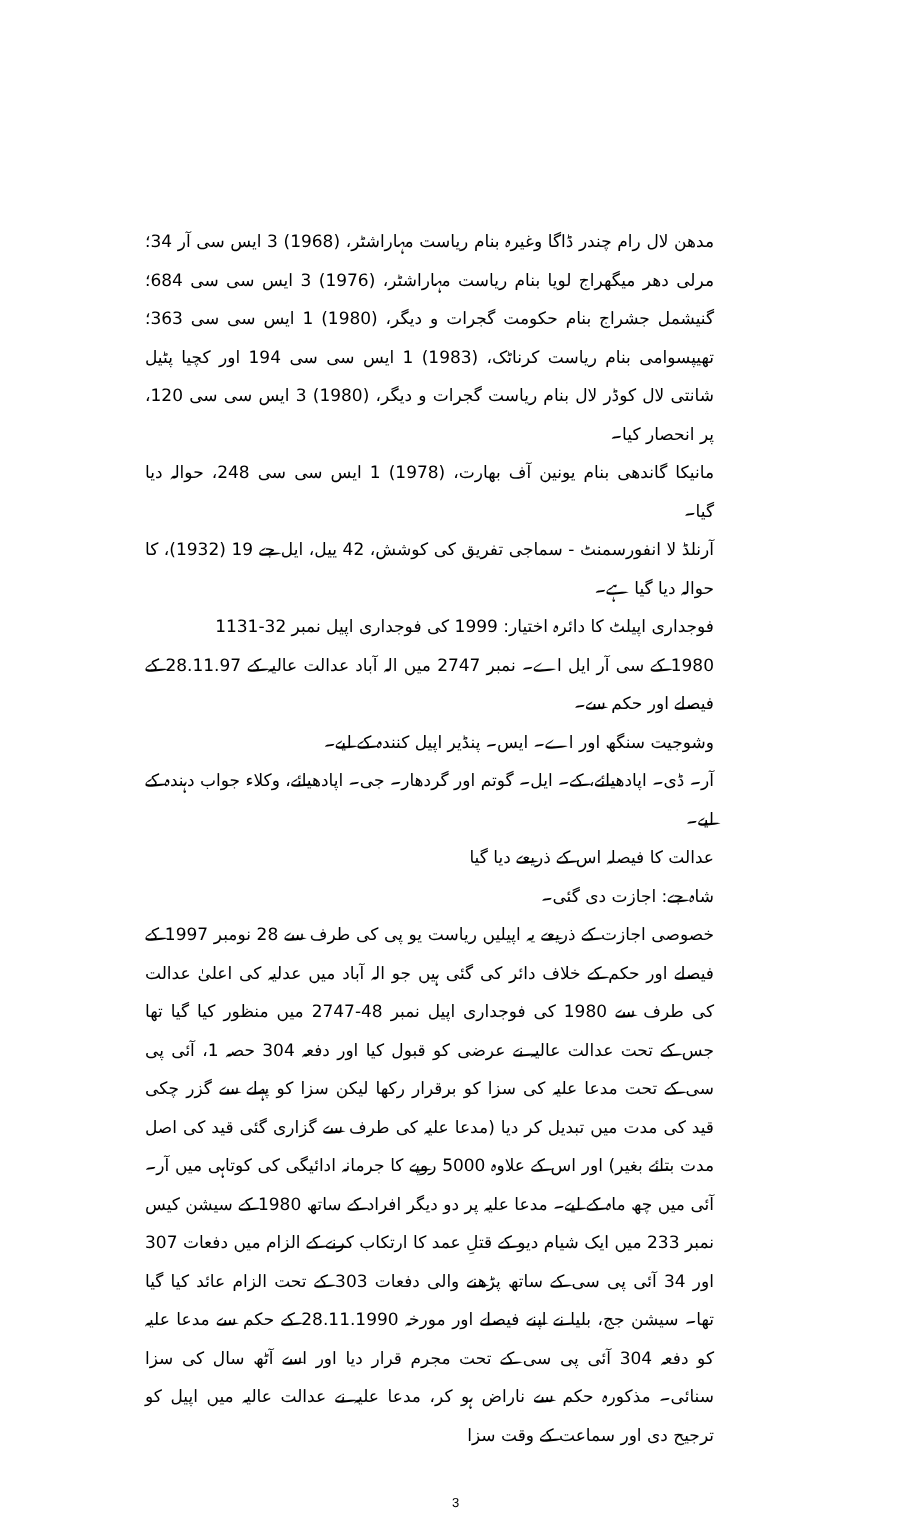مدھن لال رام چندر ڈاگا وغیرہ بنام ریاست مہاراشٹر، (1968) 3 ایس سی آر 34؛ مرلی دھر میگھراج لویا بنام ریاست مہاراشٹر، (1976) 3 ایس سی سی 684؛ گنیشمل جشراج بنام حکومت گجرات و دیگر، (1980) 1 ایس سی سی 363؛ تھیپسوامی بنام ریاست کرناٹک، (1983) 1 ایس سی سی 194 اور کچیا پٹیل شانتی لال کوڈر لال بنام ریاست گجرات و دیگر، (1980) 3 ایس سی سی 120، پر انحصار کیا۔
مانیکا گاندھی بنام یونین آف بھارت، (1978) 1 ایس سی سی 248، حوالہ دیا گیا۔
آرنلڈ لا انفورسمنٹ - سماجی تفریق کی کوشش، 42 ییل، ایل جے 19 (1932)، کا حوالہ دیا گیا ہے۔
فوجداری اپیلٹ کا دائرہ اختیار: 1999 کی فوجداری اپیل نمبر 32-1131
1980 کے سی آر ایل اے۔ نمبر 2747 میں الہ آباد عدالت عالیہ کے 28.11.97 کے فیصلے اور حکم سے۔
وشوجیت سنگھ اور اے۔ ایس۔ پنڈیر اپیل کنندہ کے لیے۔
آر۔ ڈی۔ اپادھیائے، کے۔ ایل۔ گوتم اور گردھار۔ جی۔ اپادھیائے، وکلاء جواب دہندہ کے لیے۔
عدالت کا فیصلہ اس کے ذریعے دیا گیا
شاہ جے: اجازت دی گئی۔
خصوصی اجازت کے ذریعے یہ اپیلیں ریاست یو پی کی طرف سے 28 نومبر 1997 کے فیصلے اور حکم کے خلاف دائر کی گئی ہیں جو الہ آباد میں عدلیہ کی اعلیٰ عدالت کی طرف سے 1980 کی فوجداری اپیل نمبر 48-2747 میں منظور کیا گیا تھا جس کے تحت عدالت عالیہ نے عرضی کو قبول کیا اور دفعہ 304 حصہ 1، آئی پی سی کے تحت مدعا علیہ کی سزا کو برقرار رکھا لیکن سزا کو پہلے سے گزر چکی قید کی مدت میں تبدیل کر دیا (مدعا علیہ کی طرف سے گزاری گئی قید کی اصل مدت بتائے بغیر) اور اس کے علاوہ 5000 روپے کا جرمانہ ادائیگی کی کوتاہی میں آر۔ آئی میں چھ ماہ کے لیے۔ مدعا علیہ پر دو دیگر افراد کے ساتھ 1980 کے سیشن کیس نمبر 233 میں ایک شیام دیو کے قتلِ عمد کا ارتکاب کرنے کے الزام میں دفعات 307 اور 34 آئی پی سی کے ساتھ پڑھنے والی دفعات 303 کے تحت الزام عائد کیا گیا تھا۔ سیشن جج، بلیا نے اپنے فیصلے اور مورخہ 28.11.1990 کے حکم سے مدعا علیہ کو دفعہ 304 آئی پی سی کے تحت مجرم قرار دیا اور اسے آٹھ سال کی سزا سنائی۔ مذکورہ حکم سے ناراض ہو کر، مدعا علیہ نے عدالت عالیہ میں اپیل کو ترجیح دی اور سماعت کے وقت سزا
3